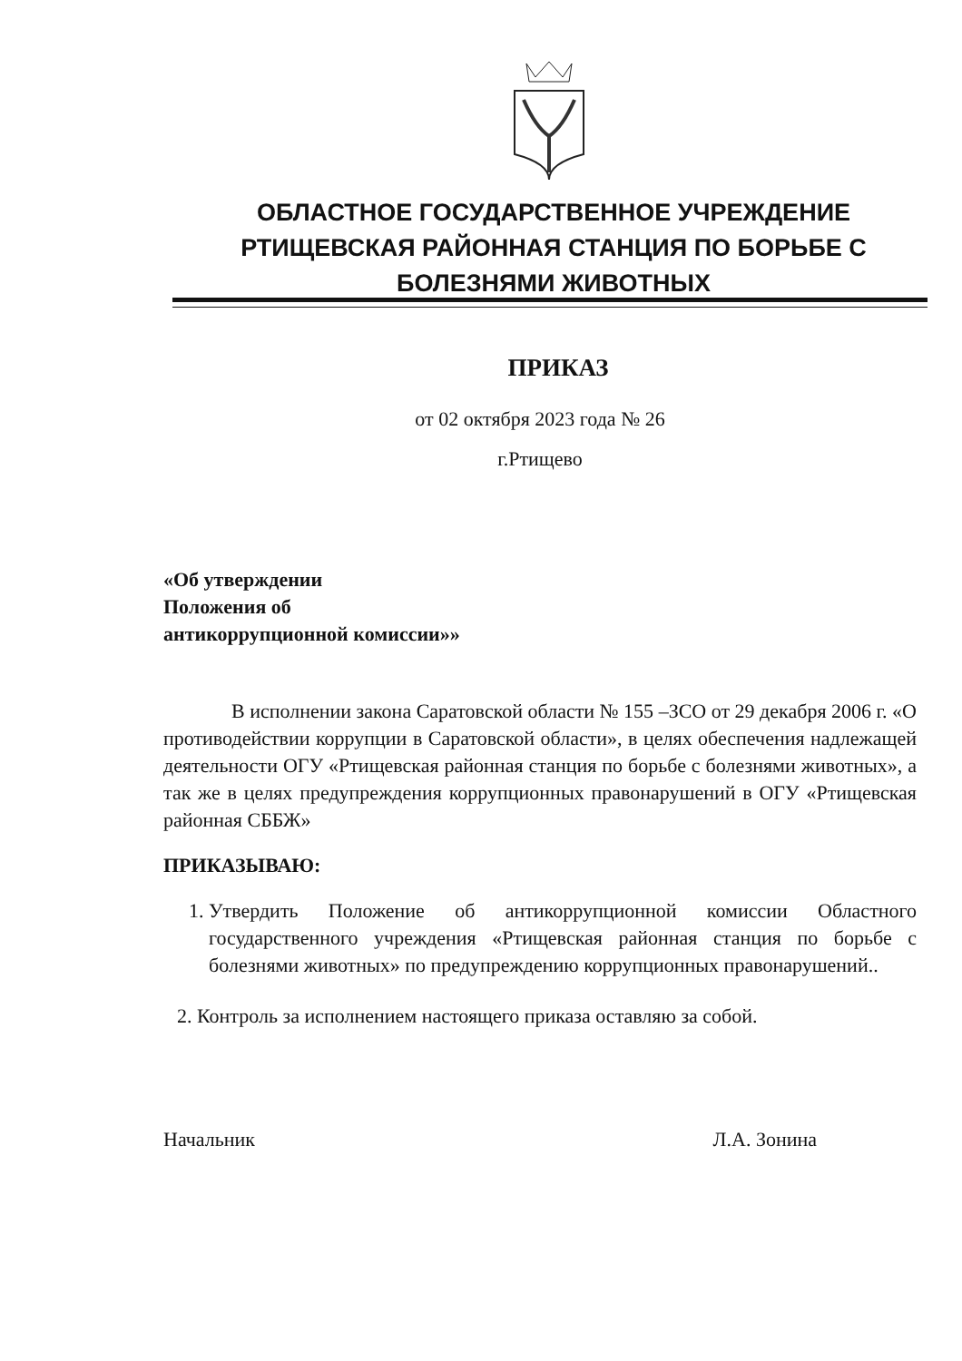ОБЛАСТНОЕ ГОСУДАРСТВЕННОЕ УЧРЕЖДЕНИЕ
РТИЩЕВСКАЯ РАЙОННАЯ СТАНЦИЯ ПО БОРЬБЕ С
БОЛЕЗНЯМИ ЖИВОТНЫХ
ПРИКАЗ
от 02 октября 2023 года № 26
г.Ртищево
«Об утверждении
Положения об
антикоррупционной комиссии»»
В исполнении закона Саратовской области № 155 –ЗСО от 29 декабря 2006 г. «О противодействии коррупции в Саратовской области», в целях обеспечения надлежащей деятельности ОГУ «Ртищевская районная станция по борьбе с болезнями животных», а так же в целях предупреждения коррупционных правонарушений в ОГУ «Ртищевская районная СББЖ»
ПРИКАЗЫВАЮ:
1. Утвердить Положение об антикоррупционной комиссии Областного государственного учреждения «Ртищевская районная станция по борьбе с болезнями животных» по предупреждению коррупционных правонарушений..
2. Контроль за исполнением настоящего приказа оставляю за собой.
Начальник Л.А. Зонина